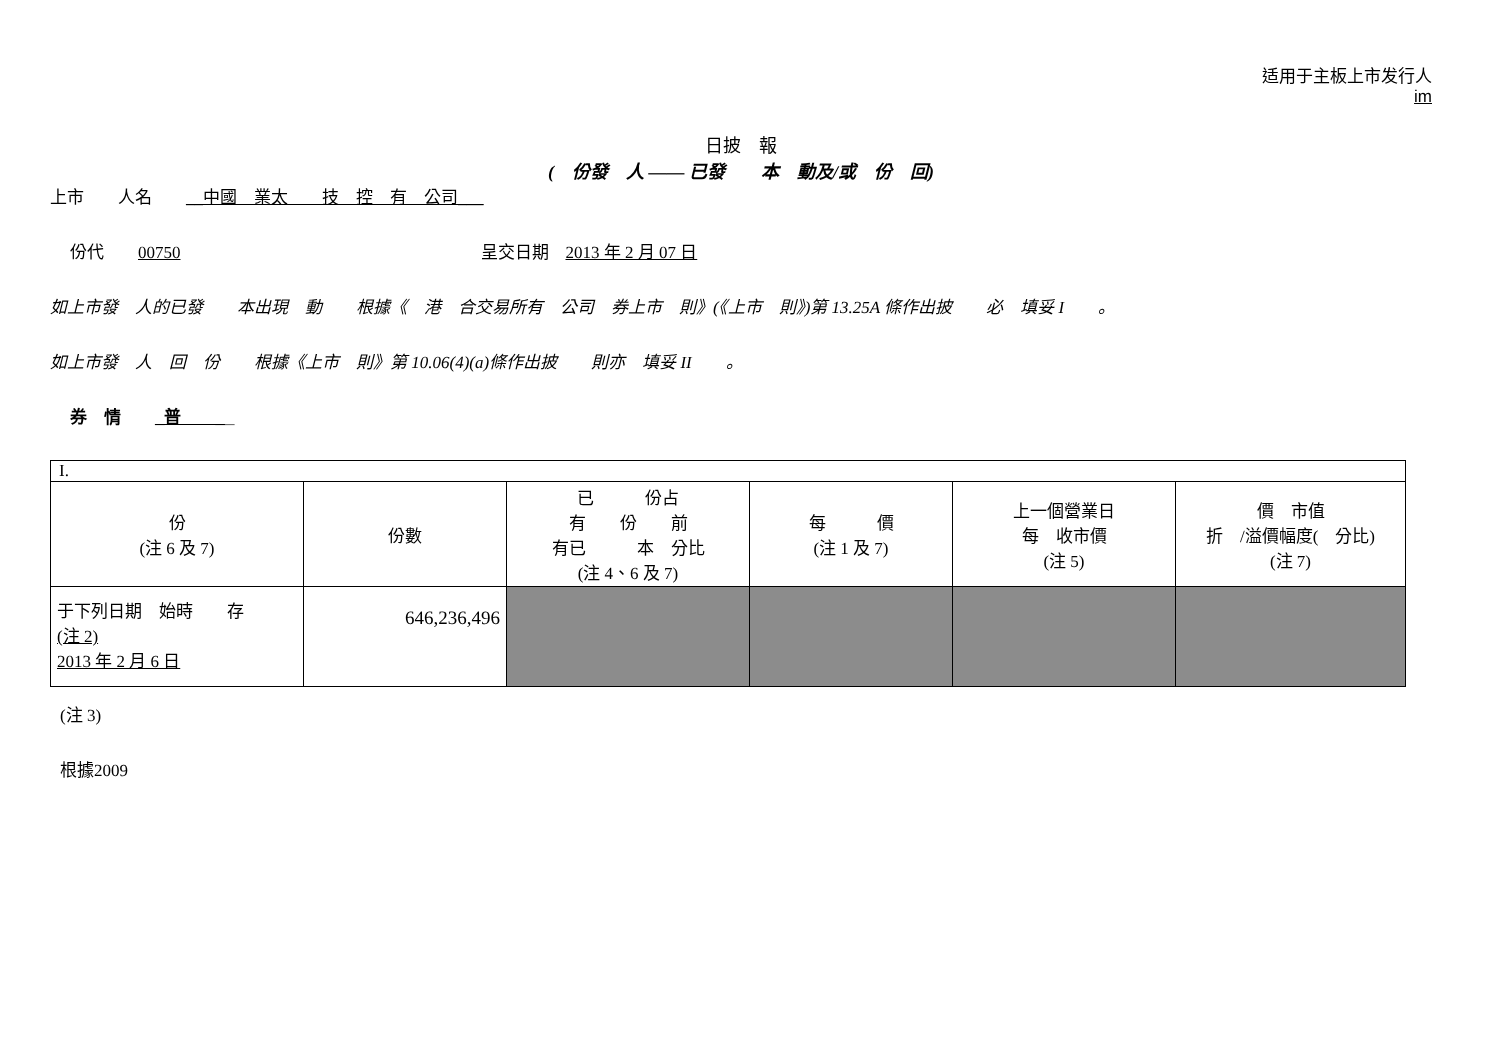适用于主板上市发行人
im
日披　報
(　份發　人 —— 已發　　本　動及/或　份　回)
上市　　人名　　__中國　業太　　技　控　有　公司___
份代　　00750 呈交日期　2013 年 2 月 07 日
如上市發　人的已發　　本出現　動　　根據《　港　合交易所有　公司　券上市　則》(《上市　則》)第 13.25A 條作出披　　必　填妥 I　　。
如上市發　人　回　份　　根據《上市　則》第 10.06(4)(a)條作出披　　則亦　填妥 II　　。
券　情　　_普　　__
| I. | | | | | |
| 份 (注 6 及 7) | 份數 | 已 份占 有 份 前 有已 本 分比 (注 4、6 及 7) | 每 價 (注 1 及 7) | 上一個營業日 每 收市價 (注 5) | 價 市值 折 /溢價幅度( 分比) (注 7) |
| 于下列日期 始時 存 (注 2) 2013 年 2 月 6 日 | 646,236,496 | | | | |
(注 3)
根據2009